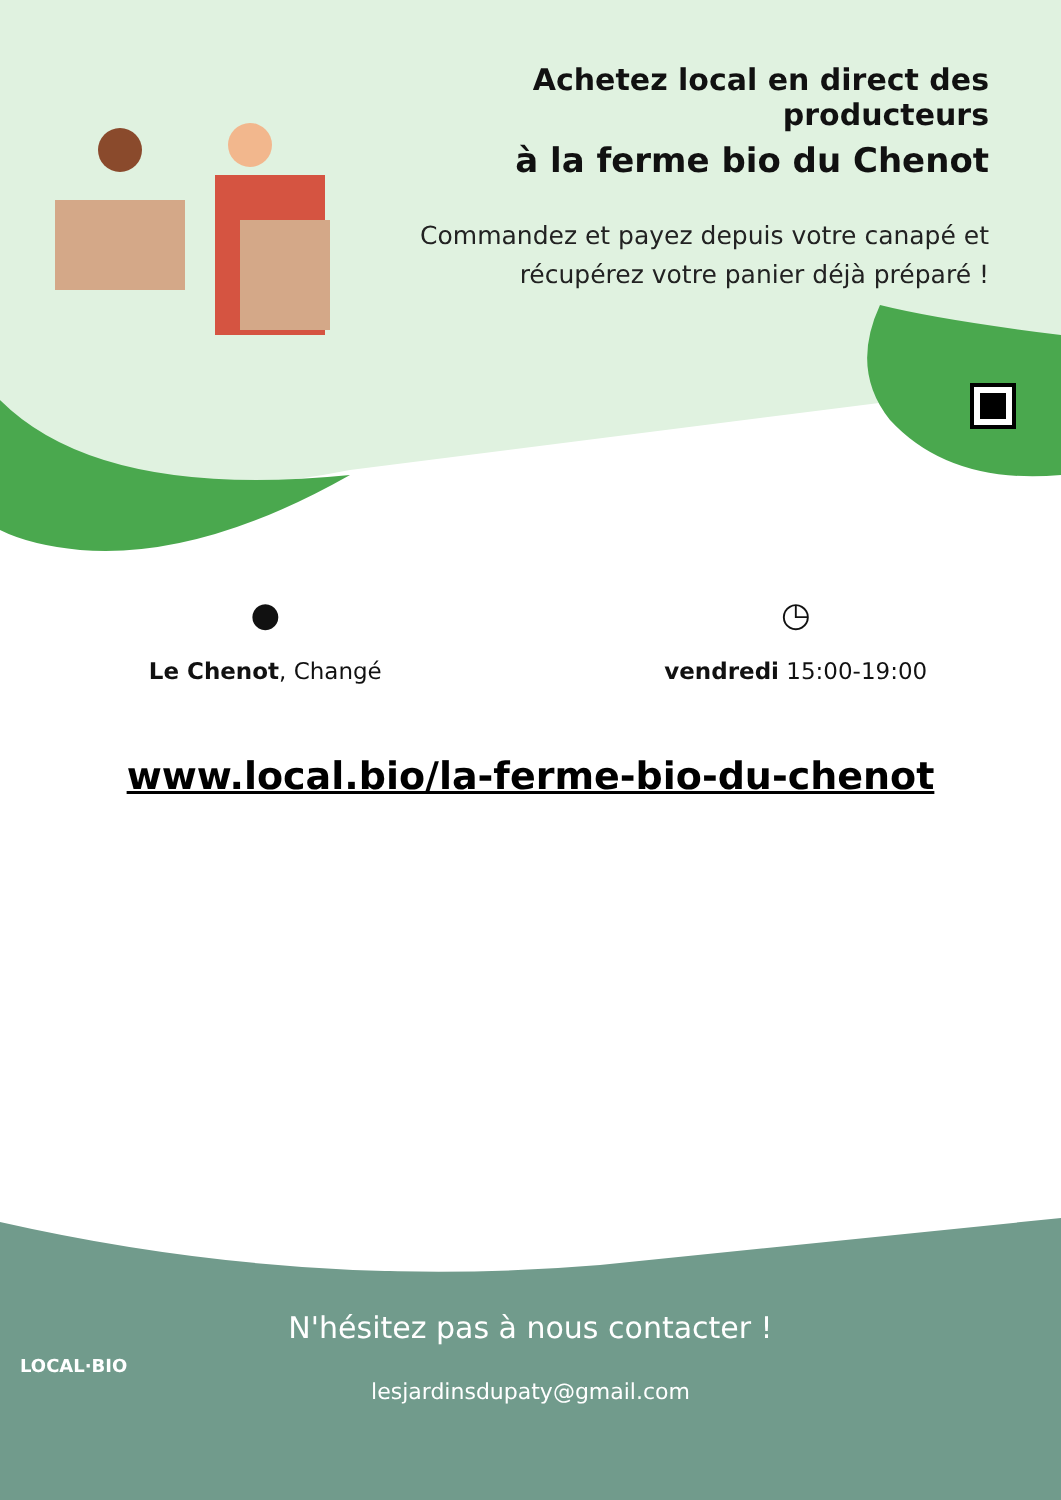Achetez local en direct des producteurs
à la ferme bio du Chenot
Commandez et payez depuis votre canapé et
récupérez votre panier déjà préparé !
●
Le Chenot, Changé
◷
vendredi 15:00-19:00
www.local.bio/la-ferme-bio-du-chenot
LOCAL·BIO
N'hésitez pas à nous contacter !
lesjardinsdupaty@gmail.com